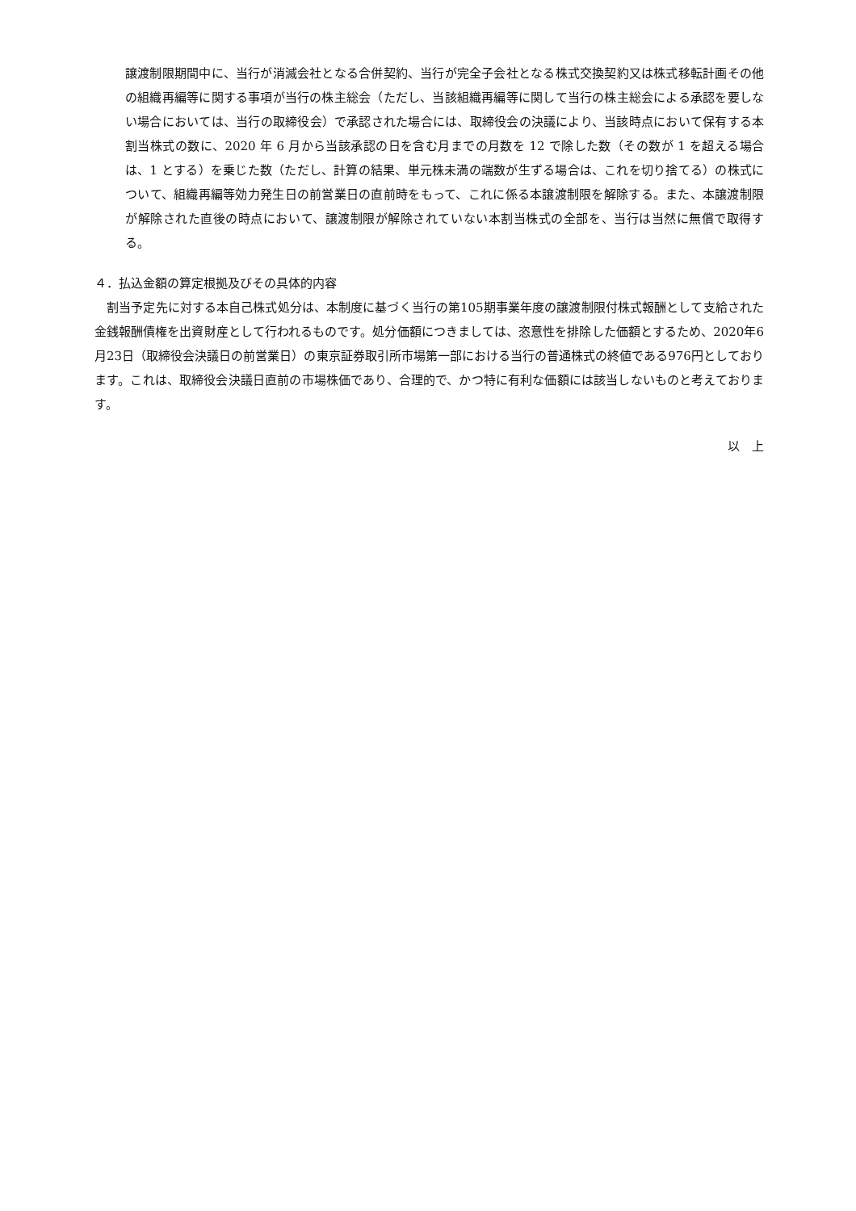譲渡制限期間中に、当行が消滅会社となる合併契約、当行が完全子会社となる株式交換契約又は株式移転計画その他の組織再編等に関する事項が当行の株主総会（ただし、当該組織再編等に関して当行の株主総会による承認を要しない場合においては、当行の取締役会）で承認された場合には、取締役会の決議により、当該時点において保有する本割当株式の数に、2020 年 6 月から当該承認の日を含む月までの月数を 12 で除した数（その数が 1 を超える場合は、1 とする）を乗じた数（ただし、計算の結果、単元株未満の端数が生ずる場合は、これを切り捨てる）の株式について、組織再編等効力発生日の前営業日の直前時をもって、これに係る本譲渡制限を解除する。また、本譲渡制限が解除された直後の時点において、譲渡制限が解除されていない本割当株式の全部を、当行は当然に無償で取得する。
４．払込金額の算定根拠及びその具体的内容
　割当予定先に対する本自己株式処分は、本制度に基づく当行の第105期事業年度の譲渡制限付株式報酬として支給された金銭報酬債権を出資財産として行われるものです。処分価額につきましては、恣意性を排除した価額とするため、2020年6月23日（取締役会決議日の前営業日）の東京証券取引所市場第一部における当行の普通株式の終値である976円としております。これは、取締役会決議日直前の市場株価であり、合理的で、かつ特に有利な価額には該当しないものと考えております。
以　上